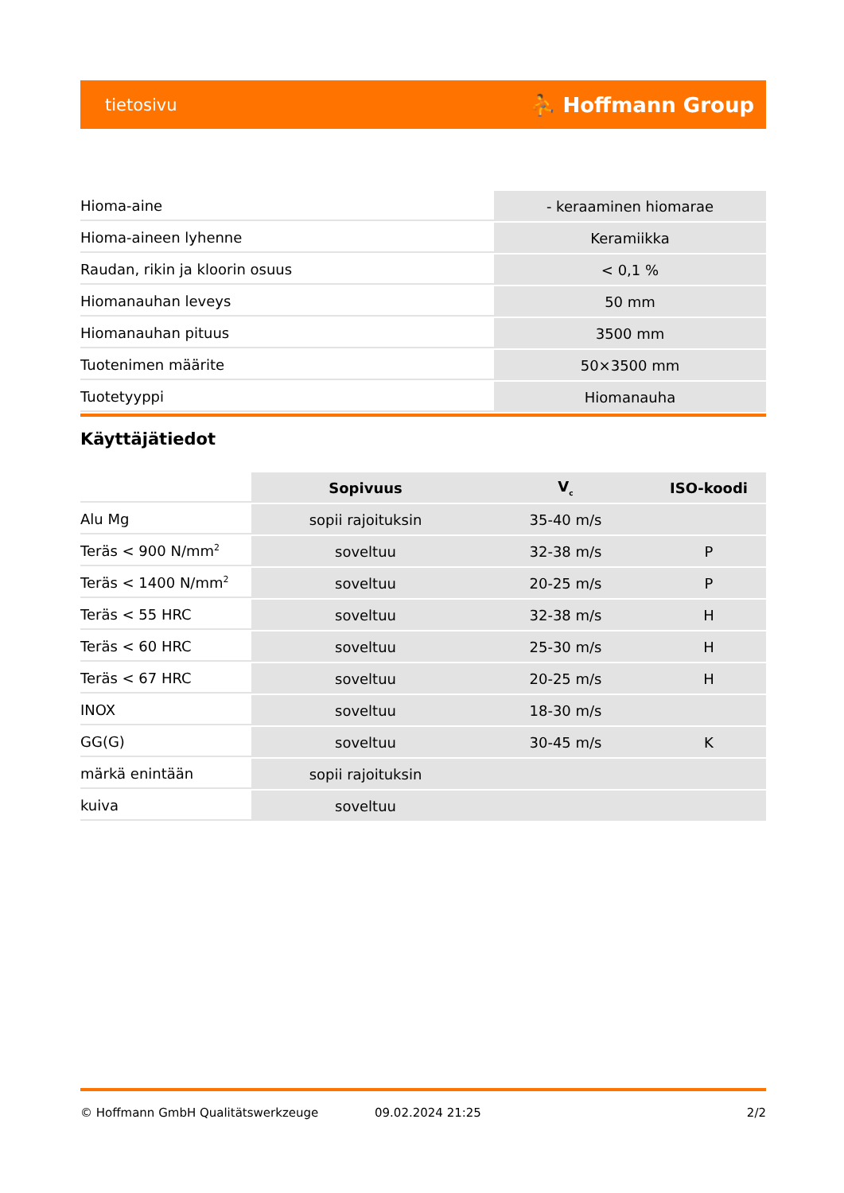tietosivu ⛹ Hoffmann Group
| Hioma-aine | - keraaminen hiomarae |
| Hioma-aineen lyhenne | Keramiikka |
| Raudan, rikin ja kloorin osuus | < 0,1 % |
| Hiomanauhan leveys | 50 mm |
| Hiomanauhan pituus | 3500 mm |
| Tuotenimen määrite | 50×3500 mm |
| Tuotetyyppi | Hiomanauha |
Käyttäjätiedot
| | Sopivuus | V<sub>c</sub> | ISO-koodi |
| --- | --- | --- | --- |
| Alu Mg | sopii rajoituksin | 35-40 m/s | |
| Teräs < 900 N/mm<sup>2</sup> | soveltuu | 32-38 m/s | P |
| Teräs < 1400 N/mm<sup>2</sup> | soveltuu | 20-25 m/s | P |
| Teräs < 55 HRC | soveltuu | 32-38 m/s | H |
| Teräs < 60 HRC | soveltuu | 25-30 m/s | H |
| Teräs < 67 HRC | soveltuu | 20-25 m/s | H |
| INOX | soveltuu | 18-30 m/s | |
| GG(G) | soveltuu | 30-45 m/s | K |
| märkä enintään | sopii rajoituksin | | |
| kuiva | soveltuu | | |
© Hoffmann GmbH Qualitätswerkzeuge 09.02.2024 21:25 2/2